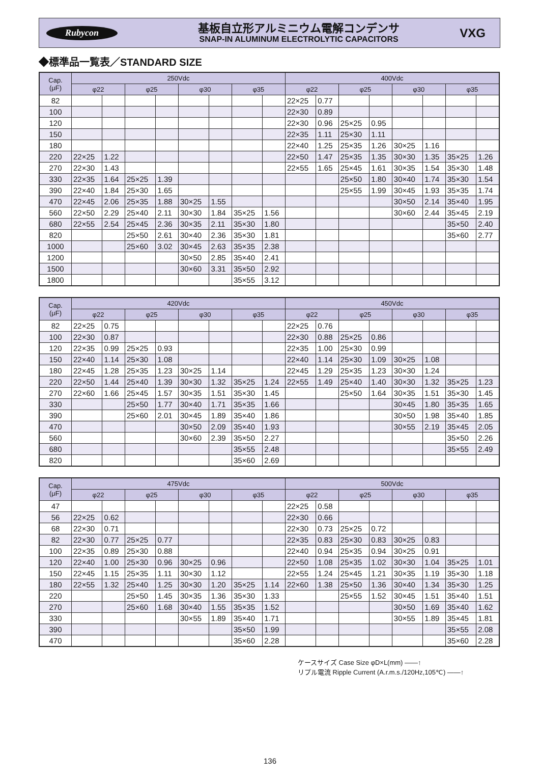Rubycon
基板自立形アルミニウム電解コンデンサ
SNAP-IN ALUMINUM ELECTROLYTIC CAPACITORS
VXG
◆標準品一覧表／STANDARD SIZE
| Cap. (μF) | 250Vdc | | | | | | | | 400Vdc | | | | | | | |
| --- | --- | --- | --- | --- | --- | --- | --- | --- | --- | --- | --- | --- | --- | --- | --- | --- |
| | φ22 | | φ25 | | φ30 | | φ35 | | φ22 | | φ25 | | φ30 | | φ35 | |
| 82 | | | | | | | | | 22×25 | 0.77 | | | | | | |
| 100 | | | | | | | | | 22×30 | 0.89 | | | | | | |
| 120 | | | | | | | | | 22×30 | 0.96 | 25×25 | 0.95 | | | | |
| 150 | | | | | | | | | 22×35 | 1.11 | 25×30 | 1.11 | | | | |
| 180 | | | | | | | | | 22×40 | 1.25 | 25×35 | 1.26 | 30×25 | 1.16 | | |
| 220 | 22×25 | 1.22 | | | | | | | 22×50 | 1.47 | 25×35 | 1.35 | 30×30 | 1.35 | 35×25 | 1.26 |
| 270 | 22×30 | 1.43 | | | | | | | 22×55 | 1.65 | 25×45 | 1.61 | 30×35 | 1.54 | 35×30 | 1.48 |
| 330 | 22×35 | 1.64 | 25×25 | 1.39 | | | | | | | 25×50 | 1.80 | 30×40 | 1.74 | 35×30 | 1.54 |
| 390 | 22×40 | 1.84 | 25×30 | 1.65 | | | | | | | 25×55 | 1.99 | 30×45 | 1.93 | 35×35 | 1.74 |
| 470 | 22×45 | 2.06 | 25×35 | 1.88 | 30×25 | 1.55 | | | | | | | 30×50 | 2.14 | 35×40 | 1.95 |
| 560 | 22×50 | 2.29 | 25×40 | 2.11 | 30×30 | 1.84 | 35×25 | 1.56 | | | | | 30×60 | 2.44 | 35×45 | 2.19 |
| 680 | 22×55 | 2.54 | 25×45 | 2.36 | 30×35 | 2.11 | 35×30 | 1.80 | | | | | | | 35×50 | 2.40 |
| 820 | | | 25×50 | 2.61 | 30×40 | 2.36 | 35×30 | 1.81 | | | | | | | 35×60 | 2.77 |
| 1000 | | | 25×60 | 3.02 | 30×45 | 2.63 | 35×35 | 2.38 | | | | | | | | |
| 1200 | | | | | 30×50 | 2.85 | 35×40 | 2.41 | | | | | | | | |
| 1500 | | | | | 30×60 | 3.31 | 35×50 | 2.92 | | | | | | | | |
| 1800 | | | | | | | 35×55 | 3.12 | | | | | | | | |
| Cap. (μF) | 420Vdc | | | | | | | | 450Vdc | | | | | | | |
| --- | --- | --- | --- | --- | --- | --- | --- | --- | --- | --- | --- | --- | --- | --- | --- | --- |
| | φ22 | | φ25 | | φ30 | | φ35 | | φ22 | | φ25 | | φ30 | | φ35 | |
| 82 | 22×25 | 0.75 | | | | | | | 22×25 | 0.76 | | | | | | |
| 100 | 22×30 | 0.87 | | | | | | | 22×30 | 0.88 | 25×25 | 0.86 | | | | |
| 120 | 22×35 | 0.99 | 25×25 | 0.93 | | | | | 22×35 | 1.00 | 25×30 | 0.99 | | | | |
| 150 | 22×40 | 1.14 | 25×30 | 1.08 | | | | | 22×40 | 1.14 | 25×30 | 1.09 | 30×25 | 1.08 | | |
| 180 | 22×45 | 1.28 | 25×35 | 1.23 | 30×25 | 1.14 | | | 22×45 | 1.29 | 25×35 | 1.23 | 30×30 | 1.24 | | |
| 220 | 22×50 | 1.44 | 25×40 | 1.39 | 30×30 | 1.32 | 35×25 | 1.24 | 22×55 | 1.49 | 25×40 | 1.40 | 30×30 | 1.32 | 35×25 | 1.23 |
| 270 | 22×60 | 1.66 | 25×45 | 1.57 | 30×35 | 1.51 | 35×30 | 1.45 | | | 25×50 | 1.64 | 30×35 | 1.51 | 35×30 | 1.45 |
| 330 | | | 25×50 | 1.77 | 30×40 | 1.71 | 35×35 | 1.66 | | | | | 30×45 | 1.80 | 35×35 | 1.65 |
| 390 | | | 25×60 | 2.01 | 30×45 | 1.89 | 35×40 | 1.86 | | | | | 30×50 | 1.98 | 35×40 | 1.85 |
| 470 | | | | | 30×50 | 2.09 | 35×40 | 1.93 | | | | | 30×55 | 2.19 | 35×45 | 2.05 |
| 560 | | | | | 30×60 | 2.39 | 35×50 | 2.27 | | | | | | | 35×50 | 2.26 |
| 680 | | | | | | | 35×55 | 2.48 | | | | | | | 35×55 | 2.49 |
| 820 | | | | | | | 35×60 | 2.69 | | | | | | | | |
| Cap. (μF) | 475Vdc | | | | | | | | 500Vdc | | | | | | | |
| --- | --- | --- | --- | --- | --- | --- | --- | --- | --- | --- | --- | --- | --- | --- | --- | --- |
| | φ22 | | φ25 | | φ30 | | φ35 | | φ22 | | φ25 | | φ30 | | φ35 | |
| 47 | | | | | | | | | 22×25 | 0.58 | | | | | | |
| 56 | 22×25 | 0.62 | | | | | | | 22×30 | 0.66 | | | | | | |
| 68 | 22×30 | 0.71 | | | | | | | 22×30 | 0.73 | 25×25 | 0.72 | | | | |
| 82 | 22×30 | 0.77 | 25×25 | 0.77 | | | | | 22×35 | 0.83 | 25×30 | 0.83 | 30×25 | 0.83 | | |
| 100 | 22×35 | 0.89 | 25×30 | 0.88 | | | | | 22×40 | 0.94 | 25×35 | 0.94 | 30×25 | 0.91 | | |
| 120 | 22×40 | 1.00 | 25×30 | 0.96 | 30×25 | 0.96 | | | 22×50 | 1.08 | 25×35 | 1.02 | 30×30 | 1.04 | 35×25 | 1.01 |
| 150 | 22×45 | 1.15 | 25×35 | 1.11 | 30×30 | 1.12 | | | 22×55 | 1.24 | 25×45 | 1.21 | 30×35 | 1.19 | 35×30 | 1.18 |
| 180 | 22×55 | 1.32 | 25×40 | 1.25 | 30×30 | 1.20 | 35×25 | 1.14 | 22×60 | 1.38 | 25×50 | 1.36 | 30×40 | 1.34 | 35×30 | 1.25 |
| 220 | | | 25×50 | 1.45 | 30×35 | 1.36 | 35×30 | 1.33 | | | 25×55 | 1.52 | 30×45 | 1.51 | 35×40 | 1.51 |
| 270 | | | 25×60 | 1.68 | 30×40 | 1.55 | 35×35 | 1.52 | | | | | 30×50 | 1.69 | 35×40 | 1.62 |
| 330 | | | | | 30×55 | 1.89 | 35×40 | 1.71 | | | | | 30×55 | 1.89 | 35×45 | 1.81 |
| 390 | | | | | | | 35×50 | 1.99 | | | | | | | 35×55 | 2.08 |
| 470 | | | | | | | 35×60 | 2.28 | | | | | | | 35×60 | 2.28 |
ケースサイズ Case Size φD×L(mm) ——↑
リプル電流 Ripple Current (A.r.m.s./120Hz,105℃) ——↑
136